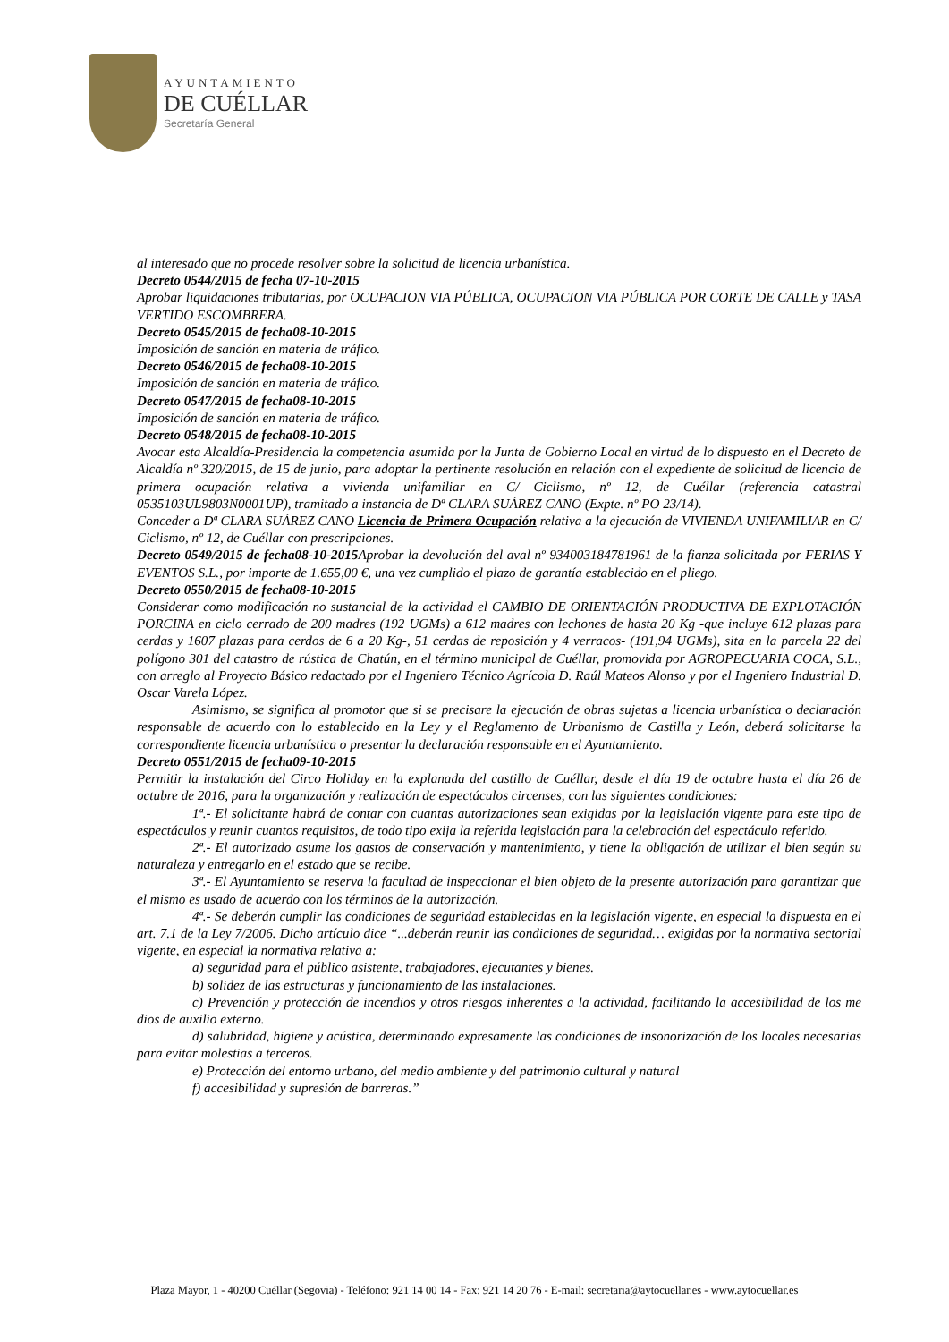AYUNTAMIENTO
DE CUÉLLAR
Secretaría General
al interesado que no procede resolver sobre la solicitud de licencia urbanística.
Decreto 0544/2015 de fecha 07-10-2015
Aprobar liquidaciones tributarias, por OCUPACION VIA PÚBLICA, OCUPACION VIA PÚBLICA POR CORTE DE CALLE y TASA VERTIDO ESCOMBRERA.
Decreto 0545/2015 de fecha08-10-2015
Imposición de sanción en materia de tráfico.
Decreto 0546/2015 de fecha08-10-2015
Imposición de sanción en materia de tráfico.
Decreto 0547/2015 de fecha08-10-2015
Imposición de sanción en materia de tráfico.
Decreto 0548/2015 de fecha08-10-2015
Avocar esta Alcaldía-Presidencia la competencia asumida por la Junta de Gobierno Local en virtud de lo dispuesto en el Decreto de Alcaldía nº 320/2015, de 15 de junio, para adoptar la pertinente resolución en relación con el expediente de solicitud de licencia de primera ocupación relativa a vivienda unifamiliar en C/ Ciclismo, nº 12, de Cuéllar (referencia catastral 0535103UL9803N0001UP), tramitado a instancia de Dª CLARA SUÁREZ CANO (Expte. nº PO 23/14).
Conceder a Dª CLARA SUÁREZ CANO Licencia de Primera Ocupación relativa a la ejecución de VIVIENDA UNIFAMILIAR en C/ Ciclismo, nº 12, de Cuéllar con prescripciones.
Decreto 0549/2015 de fecha08-10-2015 Aprobar la devolución del aval nº 934003184781961 de la fianza solicitada por FERIAS Y EVENTOS S.L., por importe de 1.655,00 €, una vez cumplido el plazo de garantía establecido en el pliego.
Decreto 0550/2015 de fecha08-10-2015
Considerar como modificación no sustancial de la actividad el CAMBIO DE ORIENTACIÓN PRODUCTIVA DE EXPLOTACIÓN PORCINA en ciclo cerrado de 200 madres (192 UGMs) a 612 madres con lechones de hasta 20 Kg -que incluye 612 plazas para cerdas y 1607 plazas para cerdos de 6 a 20 Kg-, 51 cerdas de reposición y 4 verracos- (191,94 UGMs), sita en la parcela 22 del polígono 301 del catastro de rústica de Chatún, en el término municipal de Cuéllar, promovida por AGROPECUARIA COCA, S.L., con arreglo al Proyecto Básico redactado por el Ingeniero Técnico Agrícola D. Raúl Mateos Alonso y por el Ingeniero Industrial D. Oscar Varela López.
Asimismo, se significa al promotor que si se precisare la ejecución de obras sujetas a licencia urbanística o declaración responsable de acuerdo con lo establecido en la Ley y el Reglamento de Urbanismo de Castilla y León, deberá solicitarse la correspondiente licencia urbanística o presentar la declaración responsable en el Ayuntamiento.
Decreto 0551/2015 de fecha09-10-2015
Permitir la instalación del Circo Holiday en la explanada del castillo de Cuéllar, desde el día 19 de octubre hasta el día 26 de octubre de 2016, para la organización y realización de espectáculos circenses, con las siguientes condiciones:
1ª.- El solicitante habrá de contar con cuantas autorizaciones sean exigidas por la legislación vigente para este tipo de espectáculos y reunir cuantos requisitos, de todo tipo exija la referida legislación para la celebración del espectáculo referido.
2ª.- El autorizado asume los gastos de conservación y mantenimiento, y tiene la obligación de utilizar el bien según su naturaleza y entregarlo en el estado que se recibe.
3ª.- El Ayuntamiento se reserva la facultad de inspeccionar el bien objeto de la presente autorización para garantizar que el mismo es usado de acuerdo con los términos de la autorización.
4ª.- Se deberán cumplir las condiciones de seguridad establecidas en la legislación vigente, en especial la dispuesta en el art. 7.1 de la Ley 7/2006. Dicho artículo dice “...deberán reunir las condiciones de seguridad… exigidas por la normativa sectorial vigente, en especial la normativa relativa a:
a) seguridad para el público asistente, trabajadores, ejecutantes y bienes.
b) solidez de las estructuras y funcionamiento de las instalaciones.
c) Prevención y protección de incendios y otros riesgos inherentes a la actividad, facilitando la accesibilidad de los me dios de auxilio externo.
d) salubridad, higiene y acústica, determinando expresamente las condiciones de insonorización de los locales necesarias para evitar molestias a terceros.
e) Protección del entorno urbano, del medio ambiente y del patrimonio cultural y natural
f) accesibilidad y supresión de barreras.”
Plaza Mayor, 1 - 40200 Cuéllar (Segovia) - Teléfono: 921 14 00 14 - Fax: 921 14 20 76 - E-mail: secretaria@aytocuellar.es - www.aytocuellar.es